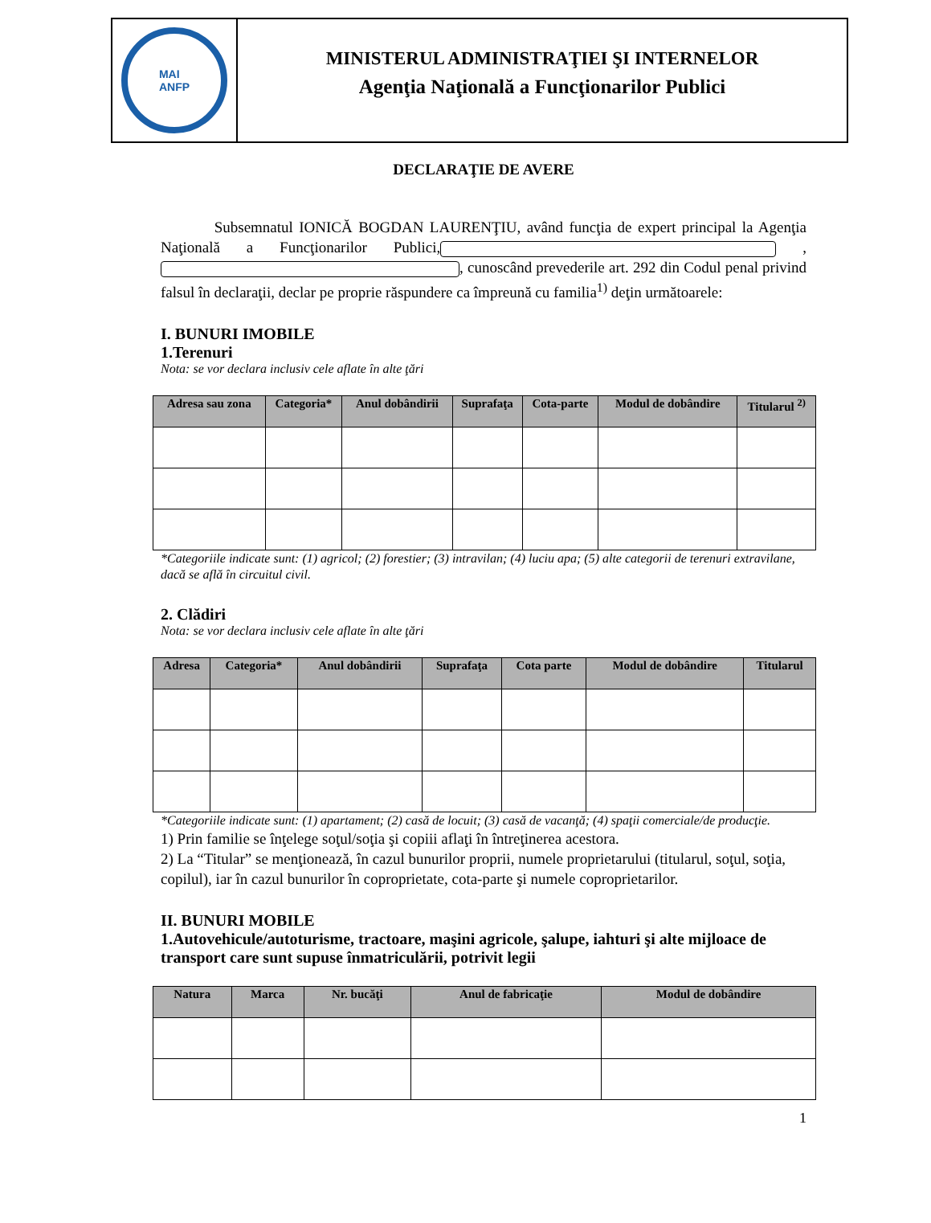MAI
ANFP
MINISTERUL ADMINISTRAŢIEI ŞI INTERNELOR
Agenţia Naţională a Funcţionarilor Publici
DECLARAŢIE DE AVERE
Subsemnatul IONICĂ BOGDAN LAURENŢIU, având funcţia de expert principal la Agenţia Naţională a Funcţionarilor Publici, , , cunoscând prevederile art. 292 din Codul penal privind falsul în declaraţii, declar pe proprie răspundere ca împreună cu familia<sup>1)</sup> deţin următoarele:
I. BUNURI IMOBILE
1.Terenuri
Nota: se vor declara inclusiv cele aflate în alte ţări
| Adresa sau zona | Categoria* | Anul dobândirii | Suprafaţa | Cota-parte | Modul de dobândire | Titularul <sup>2)</sup> |
| --- | --- | --- | --- | --- | --- | --- |
*Categoriile indicate sunt: (1) agricol; (2) forestier; (3) intravilan; (4) luciu apa; (5) alte categorii de terenuri extravilane, dacă se află în circuitul civil.
2. Clădiri
Nota: se vor declara inclusiv cele aflate în alte ţări
| Adresa | Categoria* | Anul dobândirii | Suprafaţa | Cota parte | Modul de dobândire | Titularul |
| --- | --- | --- | --- | --- | --- | --- |
*Categoriile indicate sunt: (1) apartament; (2) casă de locuit; (3) casă de vacanţă; (4) spaţii comerciale/de producţie.
1) Prin familie se înţelege soţul/soţia şi copiii aflaţi în întreţinerea acestora.
2) La “Titular” se menţionează, în cazul bunurilor proprii, numele proprietarului (titularul, soţul, soţia, copilul), iar în cazul bunurilor în coproprietate, cota-parte şi numele coproprietarilor.
II. BUNURI MOBILE
1.Autovehicule/autoturisme, tractoare, maşini agricole, şalupe, iahturi şi alte mijloace de transport care sunt supuse înmatriculării, potrivit legii
| Natura | Marca | Nr. bucăţi | Anul de fabricaţie | Modul de dobândire |
| --- | --- | --- | --- | --- |
1